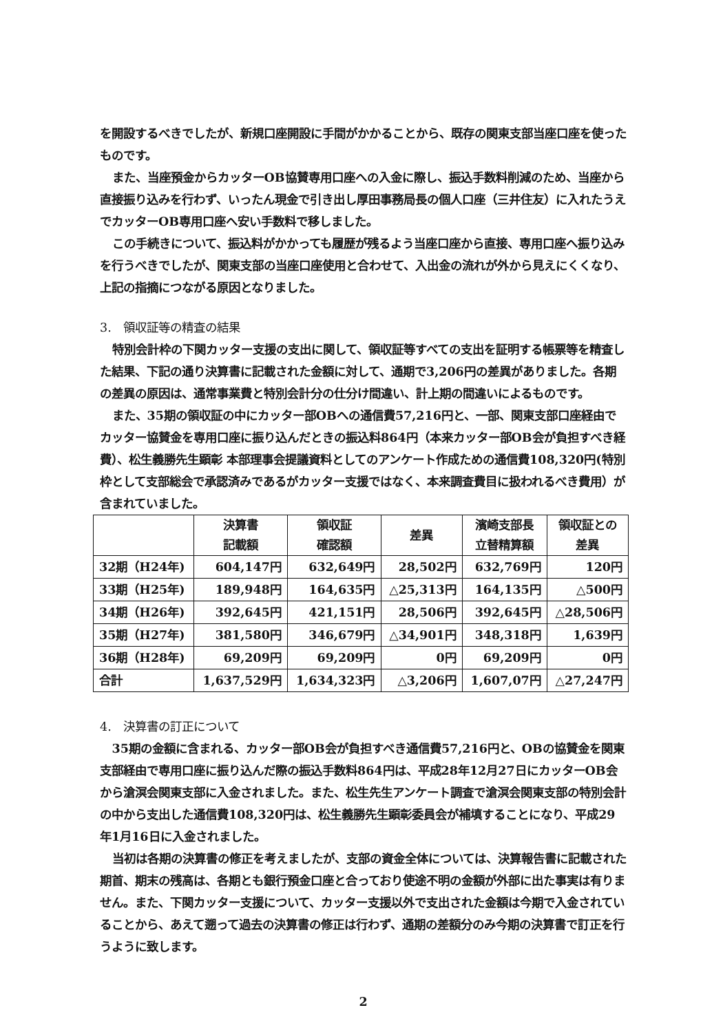を開設するべきでしたが、新規口座開設に手間がかかることから、既存の関東支部当座口座を使ったものです。
また、当座預金からカッターOB協賛専用口座への入金に際し、振込手数料削減のため、当座から直接振り込みを行わず、いったん現金で引き出し厚田事務局長の個人口座（三井住友）に入れたうえでカッターOB専用口座へ安い手数料で移しました。
この手続きについて、振込料がかかっても履歴が残るよう当座口座から直接、専用口座へ振り込みを行うべきでしたが、関東支部の当座口座使用と合わせて、入出金の流れが外から見えにくくなり、上記の指摘につながる原因となりました。
3.　領収証等の精査の結果
特別会計枠の下関カッター支援の支出に関して、領収証等すべての支出を証明する帳票等を精査した結果、下記の通り決算書に記載された金額に対して、通期で3,206円の差異がありました。各期の差異の原因は、通常事業費と特別会計分の仕分け間違い、計上期の間違いによるものです。
また、35期の領収証の中にカッター部OBへの通信費57,216円と、一部、関東支部口座経由でカッター協賛金を専用口座に振り込んだときの振込料864円（本来カッター部OB会が負担すべき経費）、松生義勝先生顕彰 本部理事会提議資料としてのアンケート作成ための通信費108,320円(特別枠として支部総会で承認済みであるがカッター支援ではなく、本来調査費目に扱われるべき費用）が含まれていました。
| | 決算書 記載額 | 領収証 確認額 | 差異 | 濱崎支部長 立替精算額 | 領収証との 差異 |
| --- | --- | --- | --- | --- | --- |
| 32期（H24年) | 604,147円 | 632,649円 | 28,502円 | 632,769円 | 120円 |
| 33期（H25年) | 189,948円 | 164,635円 | △25,313円 | 164,135円 | △500円 |
| 34期（H26年) | 392,645円 | 421,151円 | 28,506円 | 392,645円 | △28,506円 |
| 35期（H27年) | 381,580円 | 346,679円 | △34,901円 | 348,318円 | 1,639円 |
| 36期（H28年) | 69,209円 | 69,209円 | 0円 | 69,209円 | 0円 |
| 合計 | 1,637,529円 | 1,634,323円 | △3,206円 | 1,607,07円 | △27,247円 |
4.　決算書の訂正について
35期の金額に含まれる、カッター部OB会が負担すべき通信費57,216円と、OBの協賛金を関東支部経由で専用口座に振り込んだ際の振込手数料864円は、平成28年12月27日にカッターOB会から滄溟会関東支部に入金されました。また、松生先生アンケート調査で滄溟会関東支部の特別会計の中から支出した通信費108,320円は、松生義勝先生顕彰委員会が補填することになり、平成29年1月16日に入金されました。
当初は各期の決算書の修正を考えましたが、支部の資金全体については、決算報告書に記載された期首、期末の残高は、各期とも銀行預金口座と合っており使途不明の金額が外部に出た事実は有りません。また、下関カッター支援について、カッター支援以外で支出された金額は今期で入金されていることから、あえて遡って過去の決算書の修正は行わず、通期の差額分のみ今期の決算書で訂正を行うように致します。
2